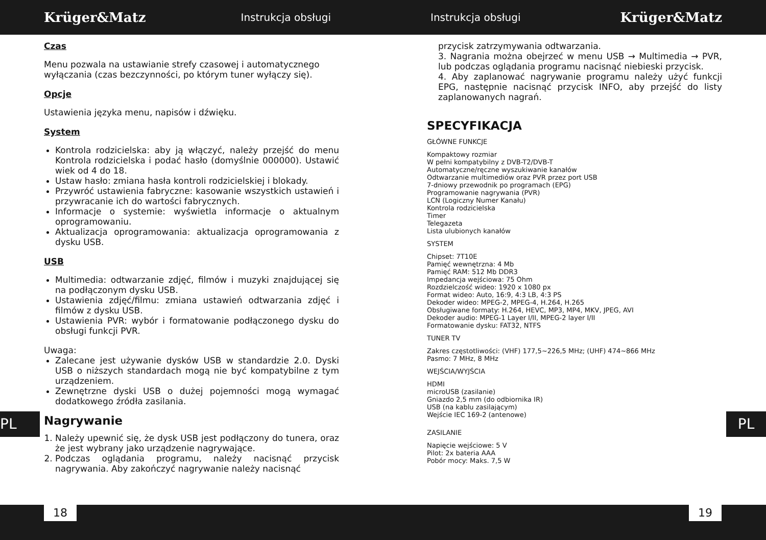Krüger&Matz
Instrukcja obsługi Instrukcja obsługi
Krüger&Matz
Czas
Menu pozwala na ustawianie strefy czasowej i automatycznego wyłączania (czas bezczynności, po którym tuner wyłączy się).
Opcje
Ustawienia języka menu, napisów i dźwięku.
System
Kontrola rodzicielska: aby ją włączyć, należy przejść do menu Kontrola rodzicielska i podać hasło (domyślnie 000000). Ustawić wiek od 4 do 18.
Ustaw hasło: zmiana hasła kontroli rodzicielskiej i blokady.
Przywróć ustawienia fabryczne: kasowanie wszystkich ustawień i przywracanie ich do wartości fabrycznych.
Informacje o systemie: wyświetla informacje o aktualnym oprogramowaniu.
Aktualizacja oprogramowania: aktualizacja oprogramowania z dysku USB.
USB
Multimedia: odtwarzanie zdjęć, filmów i muzyki znajdującej się na podłączonym dysku USB.
Ustawienia zdjęć/filmu: zmiana ustawień odtwarzania zdjęć i filmów z dysku USB.
Ustawienia PVR: wybór i formatowanie podłączonego dysku do obsługi funkcji PVR.
Uwaga:
Zalecane jest używanie dysków USB w standardzie 2.0. Dyski USB o niższych standardach mogą nie być kompatybilne z tym urządzeniem.
Zewnętrzne dyski USB o dużej pojemności mogą wymagać dodatkowego źródła zasilania.
Nagrywanie
1. Należy upewnić się, że dysk USB jest podłączony do tunera, oraz że jest wybrany jako urządzenie nagrywające.
2. Podczas oglądania programu, należy nacisnąć przycisk nagrywania. Aby zakończyć nagrywanie należy nacisnąć
przycisk zatrzymywania odtwarzania.
3. Nagrania można obejrzeć w menu USB → Multimedia → PVR, lub podczas oglądania programu nacisnąć niebieski przycisk.
4. Aby zaplanować nagrywanie programu należy użyć funkcji EPG, następnie nacisnąć przycisk INFO, aby przejść do listy zaplanowanych nagrań.
SPECYFIKACJA
GŁÓWNE FUNKCJE
Kompaktowy rozmiar
W pełni kompatybilny z DVB-T2/DVB-T
Automatyczne/ręczne wyszukiwanie kanałów
Odtwarzanie multimediów oraz PVR przez port USB
7-dniowy przewodnik po programach (EPG)
Programowanie nagrywania (PVR)
LCN (Logiczny Numer Kanału)
Kontrola rodzicielska
Timer
Telegazeta
Lista ulubionych kanałów
SYSTEM
Chipset: 7T10E
Pamięć wewnętrzna: 4 Mb
Pamięć RAM: 512 Mb DDR3
Impedancja wejściowa: 75 Ohm
Rozdzielczość wideo: 1920 x 1080 px
Format wideo: Auto, 16:9, 4:3 LB, 4:3 PS
Dekoder wideo: MPEG-2, MPEG-4, H.264, H.265
Obsługiwane formaty: H.264, HEVC, MP3, MP4, MKV, JPEG, AVI
Dekoder audio: MPEG-1 Layer I/II, MPEG-2 layer I/II
Formatowanie dysku: FAT32, NTFS
TUNER TV
Zakres częstotliwości: (VHF) 177,5~226,5 MHz; (UHF) 474~866 MHz
Pasmo: 7 MHz, 8 MHz
WEJŚCIA/WYJŚCIA
HDMI
microUSB (zasilanie)
Gniazdo 2,5 mm (do odbiornika IR)
USB (na kablu zasilającym)
Wejście IEC 169-2 (antenowe)
ZASILANIE
Napięcie wejściowe: 5 V
Pilot: 2x bateria AAA
Pobór mocy: Maks. 7,5 W
PL PL
18 19